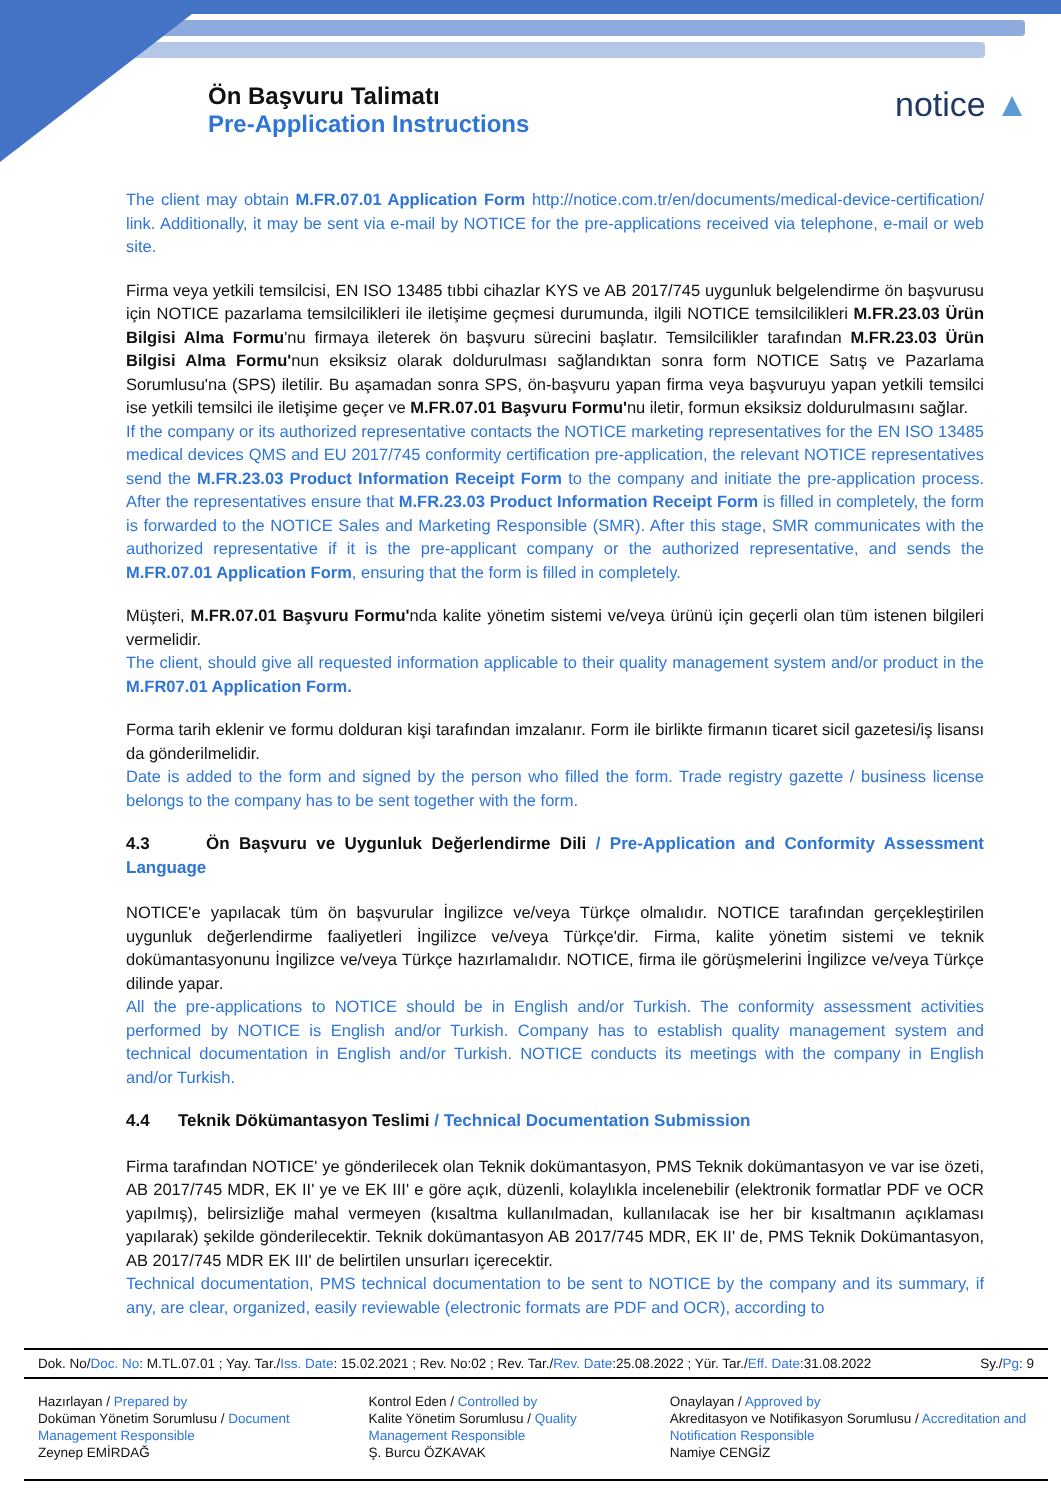Ön Başvuru Talimatı
Pre-Application Instructions
notice ▲
The client may obtain M.FR.07.01 Application Form http://notice.com.tr/en/documents/medical-device-certification/ link. Additionally, it may be sent via e-mail by NOTICE for the pre-applications received via telephone, e-mail or web site.
Firma veya yetkili temsilcisi, EN ISO 13485 tıbbi cihazlar KYS ve AB 2017/745 uygunluk belgelendirme ön başvurusu için NOTICE pazarlama temsilcilikleri ile iletişime geçmesi durumunda, ilgili NOTICE temsilcilikleri M.FR.23.03 Ürün Bilgisi Alma Formu'nu firmaya ileterek ön başvuru sürecini başlatır. Temsilcilikler tarafından M.FR.23.03 Ürün Bilgisi Alma Formu'nun eksiksiz olarak doldurulması sağlandıktan sonra form NOTICE Satış ve Pazarlama Sorumlusu'na (SPS) iletilir. Bu aşamadan sonra SPS, ön-başvuru yapan firma veya başvuruyu yapan yetkili temsilci ise yetkili temsilci ile iletişime geçer ve M.FR.07.01 Başvuru Formu'nu iletir, formun eksiksiz doldurulmasını sağlar.
If the company or its authorized representative contacts the NOTICE marketing representatives for the EN ISO 13485 medical devices QMS and EU 2017/745 conformity certification pre-application, the relevant NOTICE representatives send the M.FR.23.03 Product Information Receipt Form to the company and initiate the pre-application process. After the representatives ensure that M.FR.23.03 Product Information Receipt Form is filled in completely, the form is forwarded to the NOTICE Sales and Marketing Responsible (SMR). After this stage, SMR communicates with the authorized representative if it is the pre-applicant company or the authorized representative, and sends the M.FR.07.01 Application Form, ensuring that the form is filled in completely.
Müşteri, M.FR.07.01 Başvuru Formu'nda kalite yönetim sistemi ve/veya ürünü için geçerli olan tüm istenen bilgileri vermelidir.
The client, should give all requested information applicable to their quality management system and/or product in the M.FR07.01 Application Form.
Forma tarih eklenir ve formu dolduran kişi tarafından imzalanır. Form ile birlikte firmanın ticaret sicil gazetesi/iş lisansı da gönderilmelidir.
Date is added to the form and signed by the person who filled the form. Trade registry gazette / business license belongs to the company has to be sent together with the form.
4.3 Ön Başvuru ve Uygunluk Değerlendirme Dili / Pre-Application and Conformity Assessment Language
NOTICE'e yapılacak tüm ön başvurular İngilizce ve/veya Türkçe olmalıdır. NOTICE tarafından gerçekleştirilen uygunluk değerlendirme faaliyetleri İngilizce ve/veya Türkçe'dir. Firma, kalite yönetim sistemi ve teknik dokümantasyonunu İngilizce ve/veya Türkçe hazırlamalıdır. NOTICE, firma ile görüşmelerini İngilizce ve/veya Türkçe dilinde yapar.
All the pre-applications to NOTICE should be in English and/or Turkish. The conformity assessment activities performed by NOTICE is English and/or Turkish. Company has to establish quality management system and technical documentation in English and/or Turkish. NOTICE conducts its meetings with the company in English and/or Turkish.
4.4 Teknik Dökümantasyon Teslimi / Technical Documentation Submission
Firma tarafından NOTICE' ye gönderilecek olan Teknik dokümantasyon, PMS Teknik dokümantasyon ve var ise özeti, AB 2017/745 MDR, EK II' ye ve EK III' e göre açık, düzenli, kolaylıkla incelenebilir (elektronik formatlar PDF ve OCR yapılmış), belirsizliğe mahal vermeyen (kısaltma kullanılmadan, kullanılacak ise her bir kısaltmanın açıklaması yapılarak) şekilde gönderilecektir. Teknik dokümantasyon AB 2017/745 MDR, EK II' de, PMS Teknik Dokümantasyon, AB 2017/745 MDR EK III' de belirtilen unsurları içerecektir.
Technical documentation, PMS technical documentation to be sent to NOTICE by the company and its summary, if any, are clear, organized, easily reviewable (electronic formats are PDF and OCR), according to
Dok. No/Doc. No: M.TL.07.01 ; Yay. Tar./Iss. Date: 15.02.2021 ; Rev. No:02 ; Rev. Tar./Rev. Date:25.08.2022 ; Yür. Tar./Eff. Date:31.08.2022 Sy./Pg: 9
| Hazırlayan / Prepared by Doküman Yönetim Sorumlusu / Document Management Responsible Zeynep EMİRDAĞ | Kontrol Eden / Controlled by Kalite Yönetim Sorumlusu / Quality Management Responsible Ş. Burcu ÖZKAVAK | Onaylayan / Approved by Akreditasyon ve Notifikasyon Sorumlusu / Accreditation and Notification Responsible Namiye CENGİZ |